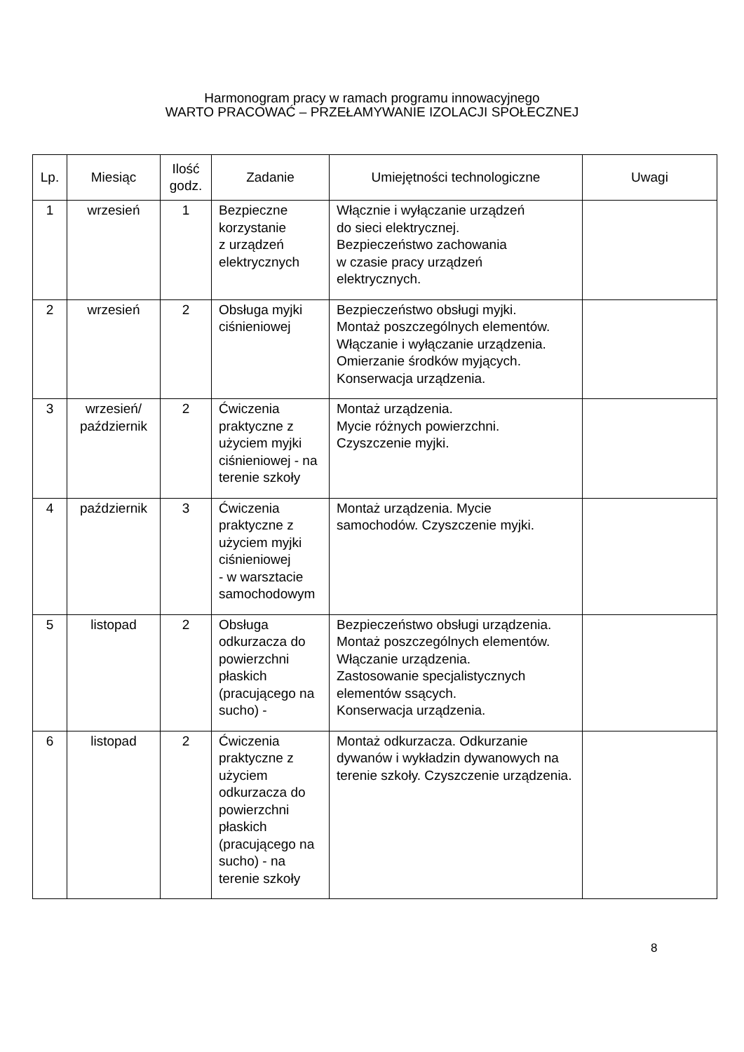Harmonogram pracy w ramach programu innowacyjnego
WARTO PRACOWAĆ – PRZEŁAMYWANIE IZOLACJI SPOŁECZNEJ
| Lp. | Miesiąc | Ilość godz. | Zadanie | Umiejętności technologiczne | Uwagi |
| --- | --- | --- | --- | --- | --- |
| 1 | wrzesień | 1 | Bezpieczne korzystanie z urządzeń elektrycznych | Włącznie i wyłączanie urządzeń do sieci elektrycznej. Bezpieczeństwo zachowania w czasie pracy urządzeń elektrycznych. | |
| 2 | wrzesień | 2 | Obsługa myjki ciśnieniowej | Bezpieczeństwo obsługi myjki. Montaż poszczególnych elementów. Włączanie i wyłączanie urządzenia. Omierzanie środków myjących. Konserwacja urządzenia. | |
| 3 | wrzesień/ październik | 2 | Ćwiczenia praktyczne z użyciem myjki ciśnieniowej - na terenie szkoły | Montaż urządzenia. Mycie różnych powierzchni. Czyszczenie myjki. | |
| 4 | październik | 3 | Ćwiczenia praktyczne z użyciem myjki ciśnieniowej - w warsztacie samochodowym | Montaż urządzenia. Mycie samochodów. Czyszczenie myjki. | |
| 5 | listopad | 2 | Obsługa odkurzacza do powierzchni płaskich (pracującego na sucho) - | Bezpieczeństwo obsługi urządzenia. Montaż poszczególnych elementów. Włączanie urządzenia. Zastosowanie specjalistycznych elementów ssących. Konserwacja urządzenia. | |
| 6 | listopad | 2 | Ćwiczenia praktyczne z użyciem odkurzacza do powierzchni płaskich (pracującego na sucho) - na terenie szkoły | Montaż odkurzacza. Odkurzanie dywanów i wykładzin dywanowych na terenie szkoły. Czyszczenie urządzenia. | |
8